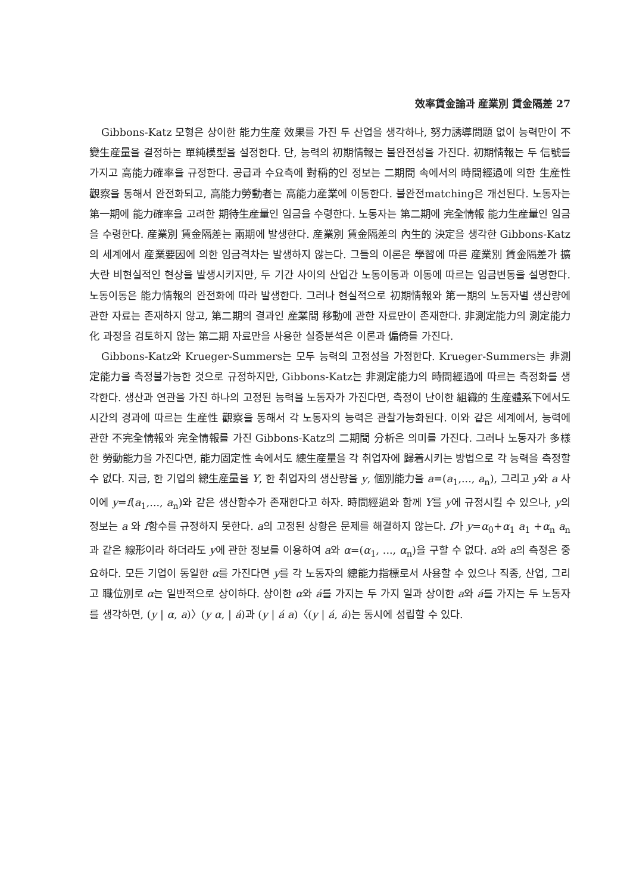效率賃金論과 産業別 賃金隔差 27
Gibbons-Katz 모형은 상이한 能力生産 效果를 가진 두 산업을 생각하나, 努力誘導問題 없이 능력만이 不變生産量을 결정하는 單純模型을 설정한다. 단, 능력의 初期情報는 불완전성을 가진다. 初期情報는 두 信號를 가지고 高能力確率을 규정한다. 공급과 수요측에 對稱的인 정보는 二期間 속에서의 時間經過에 의한 生産性 觀察을 통해서 완전화되고, 高能力勞動者는 高能力産業에 이동한다. 불완전matching은 개선된다. 노동자는 第一期에 能力確率을 고려한 期待生産量인 임금을 수령한다. 노동자는 第二期에 完全情報 能力生産量인 임금을 수령한다. 産業別 賃金隔差는 兩期에 발생한다. 産業別 賃金隔差의 內生的 決定을 생각한 Gibbons-Katz의 세계에서 産業要因에 의한 임금격차는 발생하지 않는다. 그들의 이론은 學習에 따른 産業別 賃金隔差가 擴大란 비현실적인 현상을 발생시키지만, 두 기간 사이의 산업간 노동이동과 이동에 따르는 임금변동을 설명한다. 노동이동은 能力情報의 완전화에 따라 발생한다. 그러나 현실적으로 初期情報와 第一期의 노동자별 생산량에 관한 자료는 존재하지 않고, 第二期의 결과인 産業間 移動에 관한 자료만이 존재한다. 非測定能力의 測定能力化 과정을 검토하지 않는 第二期 자료만을 사용한 실증분석은 이론과 偏倚를 가진다.
Gibbons-Katz와 Krueger-Summers는 모두 능력의 고정성을 가정한다. Krueger-Summers는 非測定能力을 측정불가능한 것으로 규정하지만, Gibbons-Katz는 非測定能力의 時間經過에 따르는 측정화를 생각한다. 생산과 연관을 가진 하나의 고정된 능력을 노동자가 가진다면, 측정이 난이한 組織的 生産體系下에서도 시간의 경과에 따르는 生産性 觀察을 통해서 각 노동자의 능력은 관찰가능화된다. 이와 같은 세계에서, 능력에 관한 不完全情報와 完全情報를 가진 Gibbons-Katz의 二期間 分析은 의미를 가진다. 그러나 노동자가 多樣한 勞動能力을 가진다면, 能力固定性 속에서도 總生産量을 각 취업자에 歸着시키는 방법으로 각 능력을 측정할 수 없다. 지금, 한 기업의 總生産量을 Y, 한 취업자의 생산량을 y, 個別能力을 a=(a<sub>1</sub>,..., a<sub>n</sub>), 그리고 y와 a 사이에 y=f(a<sub>1</sub>,..., a<sub>n</sub>)와 같은 생산함수가 존재한다고 하자. 時間經過와 함께 Y를 y에 규정시킬 수 있으나, y의 정보는 a 와 f함수를 규정하지 못한다. a의 고정된 상황은 문제를 해결하지 않는다. f가 y=α<sub>0</sub>+α<sub>1</sub> a<sub>1</sub> +α<sub>n</sub> a<sub>n</sub>과 같은 線形이라 하더라도 y에 관한 정보를 이용하여 a와 α=(α<sub>1</sub>, ..., α<sub>n</sub>)을 구할 수 없다. a와 a의 측정은 중요하다. 모든 기업이 동일한 α를 가진다면 y를 각 노동자의 總能力指標로서 사용할 수 있으나 직종, 산업, 그리고 職位別로 α는 일반적으로 상이하다. 상이한 α와 á를 가지는 두 가지 일과 상이한 a와 á를 가지는 두 노동자를 생각하면, (y | α, a)〉(y α, | á)과 (y | á a)〈(y | á, á)는 동시에 성립할 수 있다.